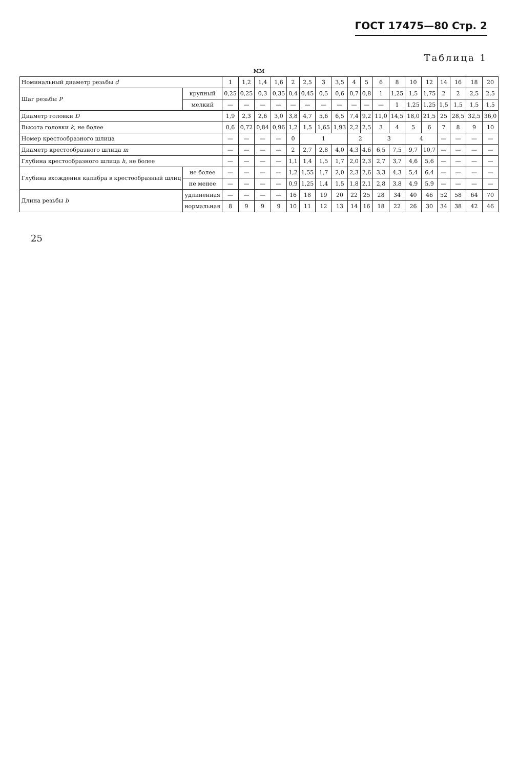ГОСТ 17475—80 Стр. 2
Таблица 1
мм
| Номинальный диаметр резьбы d | | 1 | 1,2 | 1,4 | 1,6 | 2 | 2,5 | 3 | 3,5 | 4 | 5 | 6 | 8 | 10 | 12 | 14 | 16 | 18 | 20 |
| --- | --- | --- | --- | --- | --- | --- | --- | --- | --- | --- | --- | --- | --- | --- | --- | --- | --- | --- | --- |
| Шаг резьбы P | крупный | 0,25 | 0,25 | 0,3 | 0,35 | 0,4 | 0,45 | 0,5 | 0,6 | 0,7 | 0,8 | 1 | 1,25 | 1,5 | 1,75 | 2 | 2 | 2,5 | 2,5 |
| | мелкий | — | — | — | — | — | — | — | — | — | — | — | 1 | 1,25 | 1,25 | 1,5 | 1,5 | 1,5 | 1,5 |
| Диаметр головки D | | 1,9 | 2,3 | 2,6 | 3,0 | 3,8 | 4,7 | 5,6 | 6,5 | 7,4 | 9,2 | 11,0 | 14,5 | 18,0 | 21,5 | 25 | 28,5 | 32,5 | 36,0 |
| Высота головки k , не более | | 0,6 | 0,72 | 0,84 | 0,96 | 1,2 | 1,5 | 1,65 | 1,93 | 2,2 | 2,5 | 3 | 4 | 5 | 6 | 7 | 8 | 9 | 10 |
| Номер крестообразного шлица | | — | — | — | — | 0 | 1 | | | 2 | | 3 | | 4 | | — | — | — | — |
| Диаметр крестообразного шлица m | | — | — | — | — | 2 | 2,7 | 2,8 | 4,0 | 4,3 | 4,6 | 6,5 | 7,5 | 9,7 | 10,7 | — | — | — | — |
| Глубина крестообразного шлица h , не более | | — | — | — | — | 1,1 | 1,4 | 1,5 | 1,7 | 2,0 | 2,3 | 2,7 | 3,7 | 4,6 | 5,6 | — | — | — | — |
| Глубина вхождения калибра в крестообразный шлиц | не более | — | — | — | — | 1,2 | 1,55 | 1,7 | 2,0 | 2,3 | 2,6 | 3,3 | 4,3 | 5,4 | 6,4 | — | — | — | — |
| | не менее | — | — | — | — | 0,9 | 1,25 | 1,4 | 1,5 | 1,8 | 2,1 | 2,8 | 3,8 | 4,9 | 5,9 | — | — | — | — |
| Длина резьбы b | удлиненная | — | — | — | — | 16 | 18 | 19 | 20 | 22 | 25 | 28 | 34 | 40 | 46 | 52 | 58 | 64 | 70 |
| | нормальная | 8 | 9 | 9 | 9 | 10 | 11 | 12 | 13 | 14 | 16 | 18 | 22 | 26 | 30 | 34 | 38 | 42 | 46 |
25